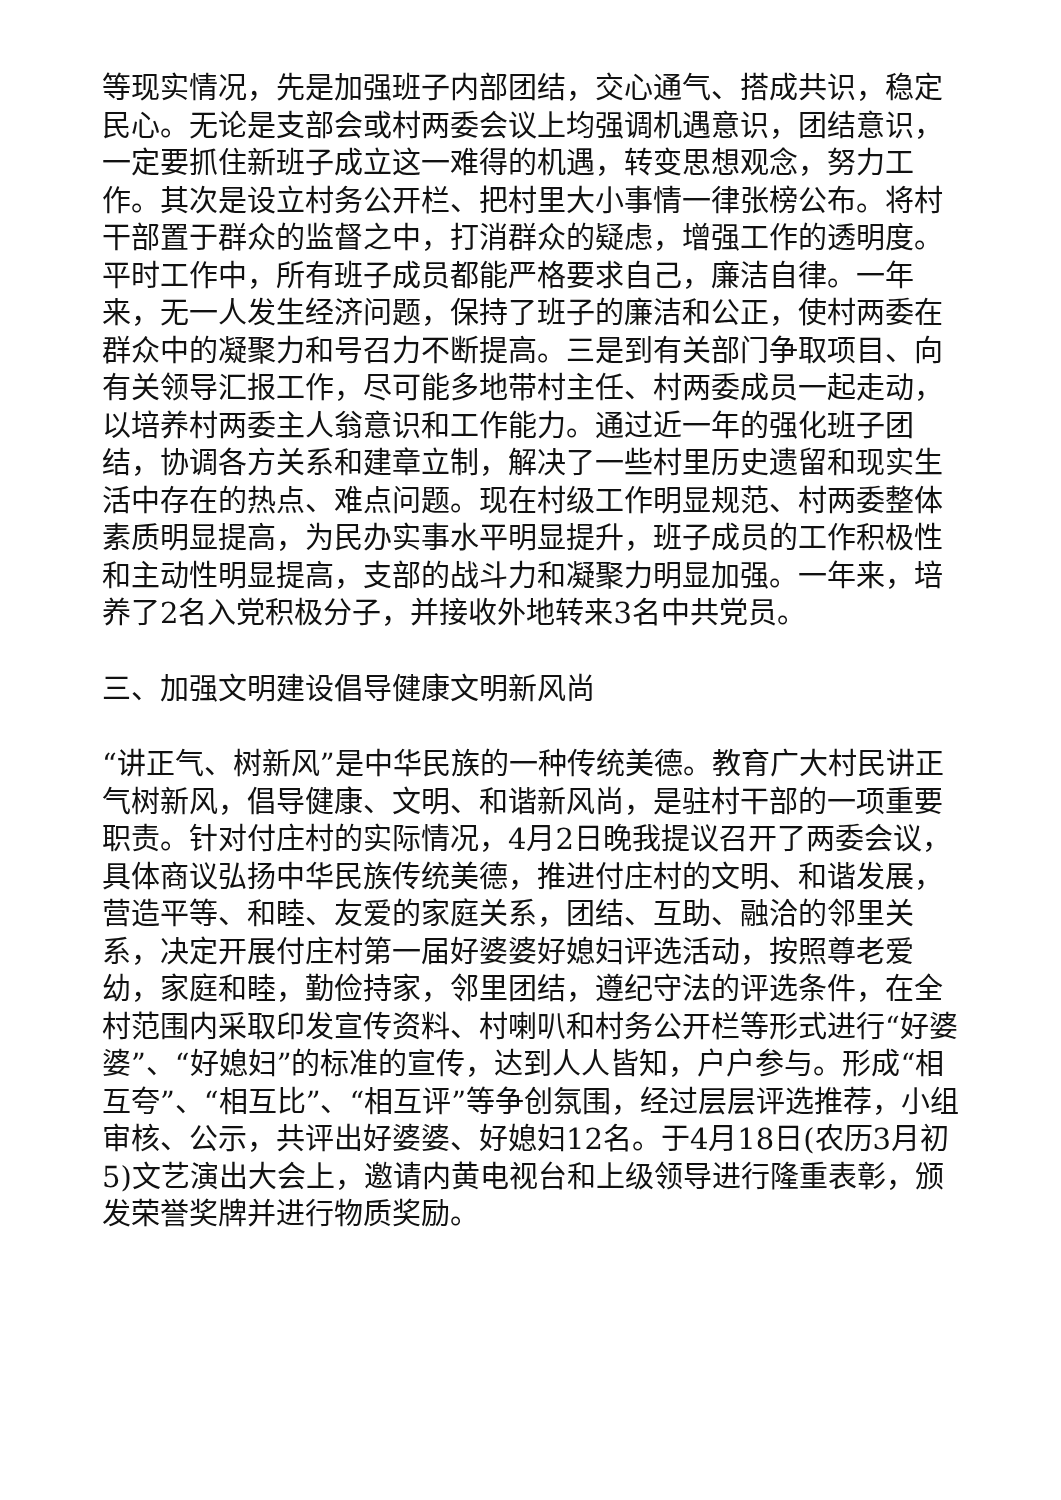等现实情况，先是加强班子内部团结，交心通气、搭成共识，稳定民心。无论是支部会或村两委会议上均强调机遇意识，团结意识，一定要抓住新班子成立这一难得的机遇，转变思想观念，努力工作。其次是设立村务公开栏、把村里大小事情一律张榜公布。将村干部置于群众的监督之中，打消群众的疑虑，增强工作的透明度。平时工作中，所有班子成员都能严格要求自己，廉洁自律。一年来，无一人发生经济问题，保持了班子的廉洁和公正，使村两委在群众中的凝聚力和号召力不断提高。三是到有关部门争取项目、向有关领导汇报工作，尽可能多地带村主任、村两委成员一起走动，以培养村两委主人翁意识和工作能力。通过近一年的强化班子团结，协调各方关系和建章立制，解决了一些村里历史遗留和现实生活中存在的热点、难点问题。现在村级工作明显规范、村两委整体素质明显提高，为民办实事水平明显提升，班子成员的工作积极性和主动性明显提高，支部的战斗力和凝聚力明显加强。一年来，培养了2名入党积极分子，并接收外地转来3名中共党员。
三、加强文明建设倡导健康文明新风尚
“讲正气、树新风”是中华民族的一种传统美德。教育广大村民讲正气树新风，倡导健康、文明、和谐新风尚，是驻村干部的一项重要职责。针对付庄村的实际情况，4月2日晚我提议召开了两委会议，具体商议弘扬中华民族传统美德，推进付庄村的文明、和谐发展，营造平等、和睦、友爱的家庭关系，团结、互助、融洽的邻里关系，决定开展付庄村第一届好婆婆好媳妇评选活动，按照尊老爱幼，家庭和睦，勤俭持家，邻里团结，遵纪守法的评选条件，在全村范围内采取印发宣传资料、村喇叭和村务公开栏等形式进行“好婆婆”、“好媳妇”的标准的宣传，达到人人皆知，户户参与。形成“相互夸”、“相互比”、“相互评”等争创氛围，经过层层评选推荐，小组审核、公示，共评出好婆婆、好媳妇12名。于4月18日(农历3月初5)文艺演出大会上，邀请内黄电视台和上级领导进行隆重表彰，颁发荣誉奖牌并进行物质奖励。